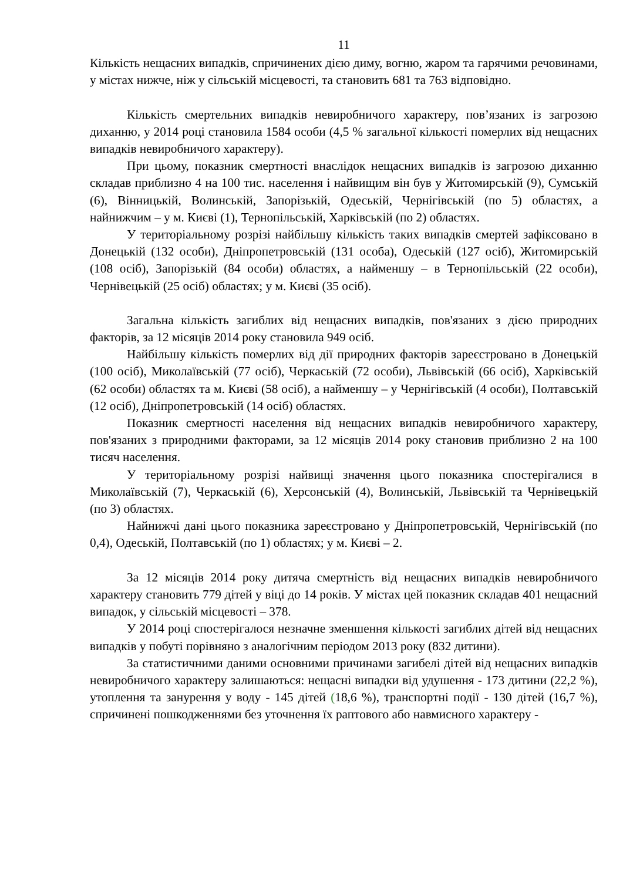11
Кількість нещасних випадків, спричинених дією диму, вогню, жаром та гарячими речовинами, у містах нижче, ніж у сільській місцевості, та становить 681 та 763 відповідно.
Кількість смертельних випадків невиробничого характеру, пов’язаних із загрозою диханню, у 2014 році становила 1584 особи (4,5 % загальної кількості померлих від нещасних випадків невиробничого характеру).
При цьому, показник смертності внаслідок нещасних випадків із загрозою диханню складав приблизно 4 на 100 тис. населення і найвищим він був у Житомирській (9), Сумській (6), Вінницькій, Волинській, Запорізькій, Одеській, Чернігівській (по 5) областях, а найнижчим – у м. Києві (1), Тернопільській, Харківській (по 2) областях.
У територіальному розрізі найбільшу кількість таких випадків смертей зафіксовано в Донецькій (132 особи), Дніпропетровській (131 особа), Одеській (127 осіб), Житомирській (108 осіб), Запорізькій (84 особи) областях, а найменшу – в Тернопільській (22 особи), Чернівецькій (25 осіб) областях; у м. Києві (35 осіб).
Загальна кількість загиблих від нещасних випадків, пов'язаних з дією природних факторів, за 12 місяців 2014 року становила 949 осіб.
Найбільшу кількість померлих від дії природних факторів зареєстровано в Донецькій (100 осіб), Миколаївській (77 осіб), Черкаській (72 особи), Львівській (66 осіб), Харківській (62 особи) областях та м. Києві (58 осіб), а найменшу – у Чернігівській (4 особи), Полтавській (12 осіб), Дніпропетровській (14 осіб) областях.
Показник смертності населення від нещасних випадків невиробничого характеру, пов'язаних з природними факторами, за 12 місяців 2014 року становив приблизно 2 на 100 тисяч населення.
У територіальному розрізі найвищі значення цього показника спостерігалися в Миколаївській (7), Черкаській (6), Херсонській (4), Волинській, Львівській та Чернівецькій (по 3) областях.
Найнижчі дані цього показника зареєстровано у Дніпропетровській, Чернігівській (по 0,4), Одеській, Полтавській (по 1) областях; у м. Києві – 2.
За 12 місяців 2014 року дитяча смертність від нещасних випадків невиробничого характеру становить 779 дітей у віці до 14 років. У містах цей показник складав 401 нещасний випадок, у сільській місцевості – 378.
У 2014 році спостерігалося незначне зменшення кількості загиблих дітей від нещасних випадків у побуті порівняно з аналогічним періодом 2013 року (832 дитини).
За статистичними даними основними причинами загибелі дітей від нещасних випадків невиробничого характеру залишаються: нещасні випадки від удушення - 173 дитини (22,2 %), утоплення та занурення у воду - 145 дітей (18,6 %), транспортні події - 130 дітей (16,7 %), спричинені пошкодженнями без уточнення їх раптового або навмисного характеру -